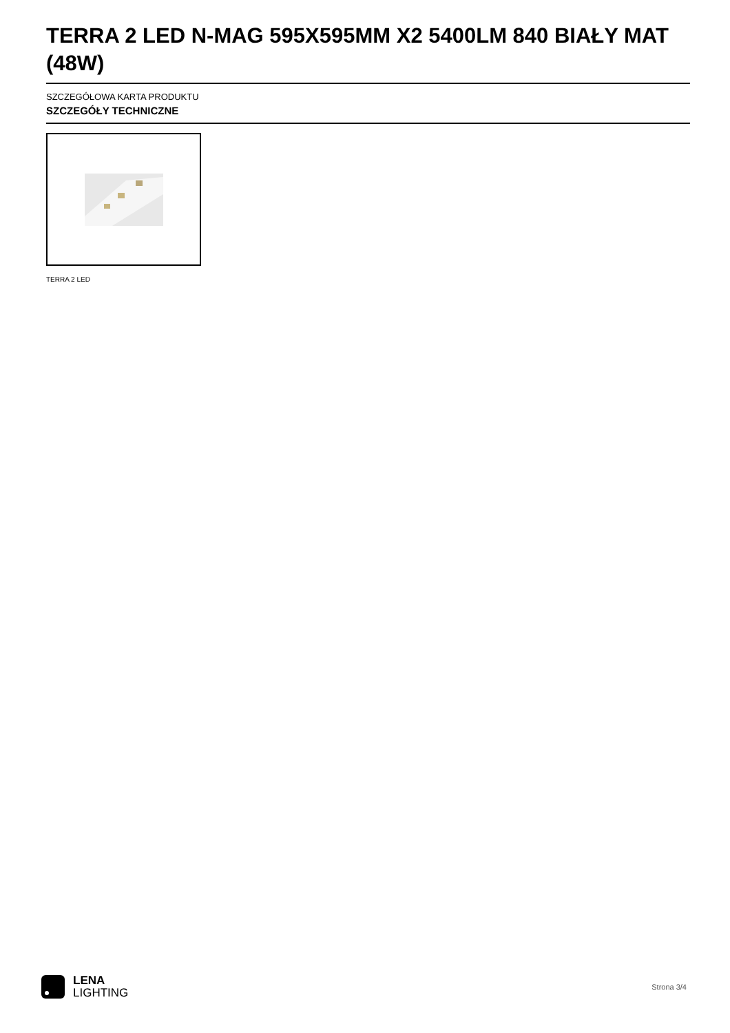TERRA 2 LED N-MAG 595X595MM X2 5400LM 840 BIAŁY MAT (48W)
SZCZEGÓŁOWA KARTA PRODUKTU
SZCZEGÓŁY TECHNICZNE
TERRA 2 LED
LENA
LIGHTING
Strona 3/4